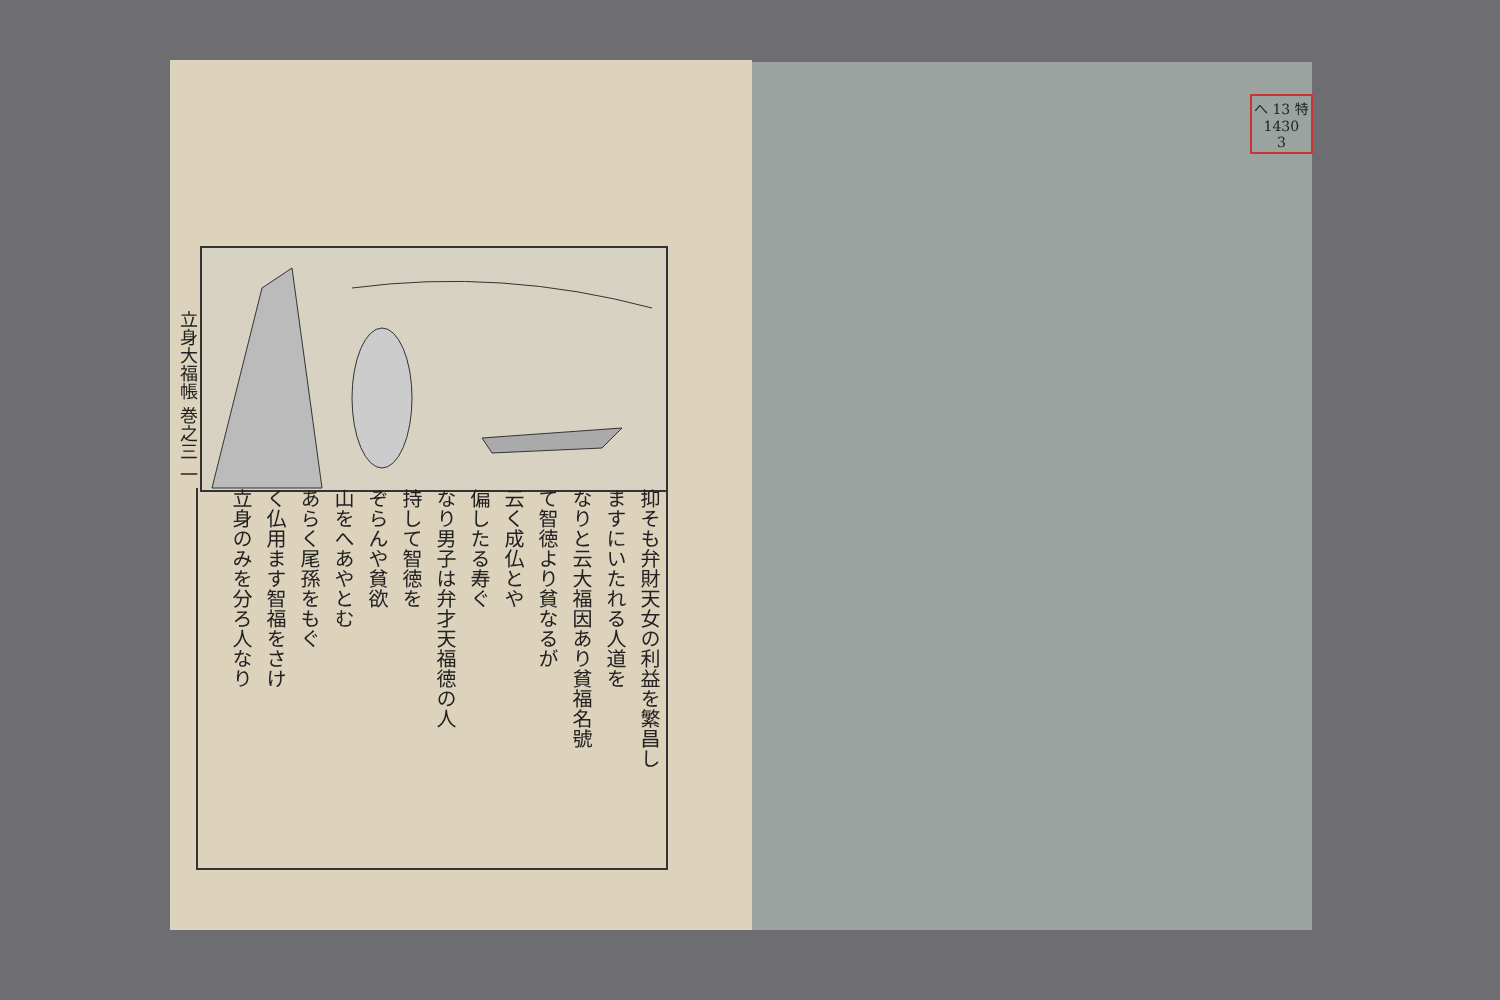立身大福帳 巻之三 一
抑そも弁財天女の利益を繁昌し
ますにいたれる人道を
なりと云大福因あり貧福名號
て智徳より貧なるが
云く成仏とや
偏したる寿ぐ
なり男子は弁才天福徳の人
持して智徳を
ぞらんや貧欲
山をへあやとむ
あらく尾孫をもぐ
く仏用ます智福をさけ
立身のみを分ろ人なり
へ 13 特
1430
3